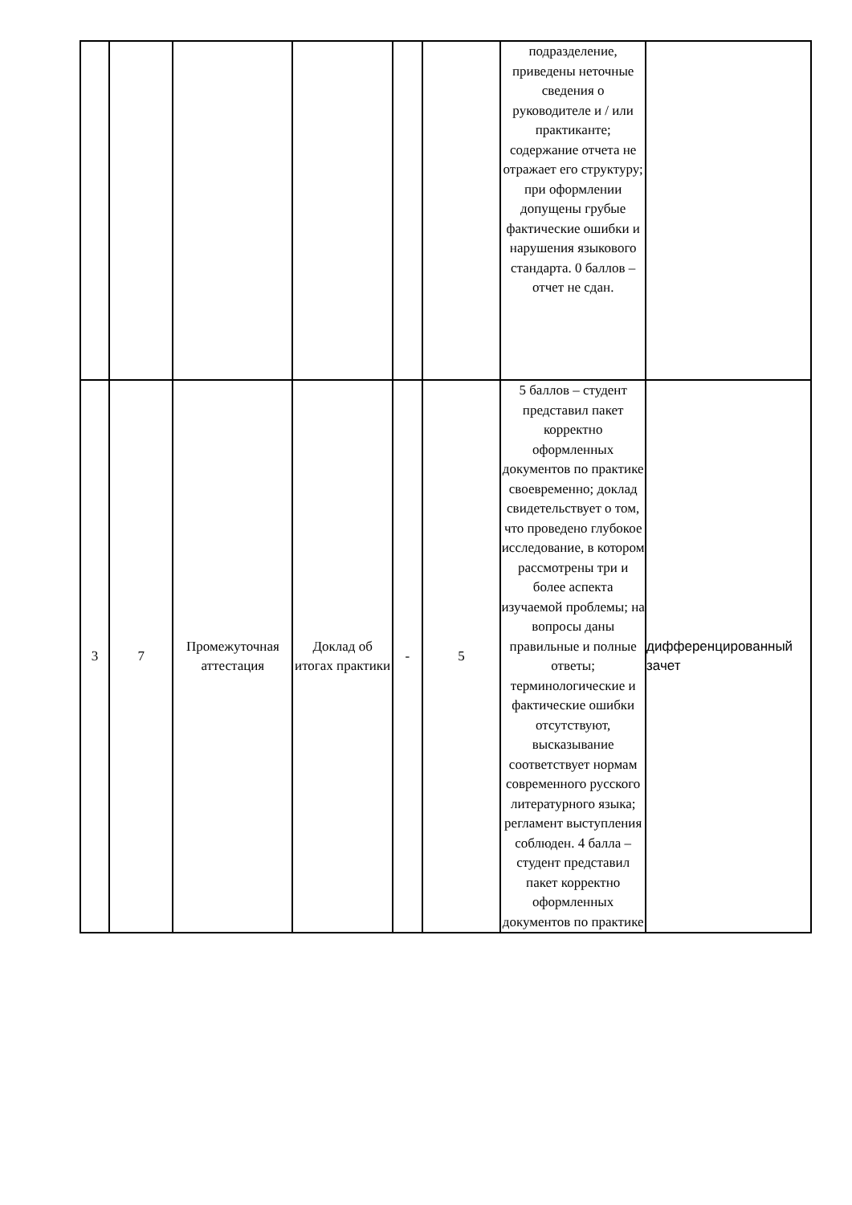| | | | | | | подразделение, приведены неточные сведения о руководителе и / или практиканте; содержание отчета не отражает его структуру; при оформлении допущены грубые фактические ошибки и нарушения языкового стандарта. 0 баллов – отчет не сдан. | |
| 3 | 7 | Промежуточная аттестация | Доклад об итогах практики | - | 5 | 5 баллов – студент представил пакет корректно оформленных документов по практике своевременно; доклад свидетельствует о том, что проведено глубокое исследование, в котором рассмотрены три и более аспекта изучаемой проблемы; на вопросы даны правильные и полные ответы; терминологические и фактические ошибки отсутствуют, высказывание соответствует нормам современного русского литературного языка; регламент выступления соблюден. 4 балла – студент представил пакет корректно оформленных документов по практике | дифференцированный зачет |